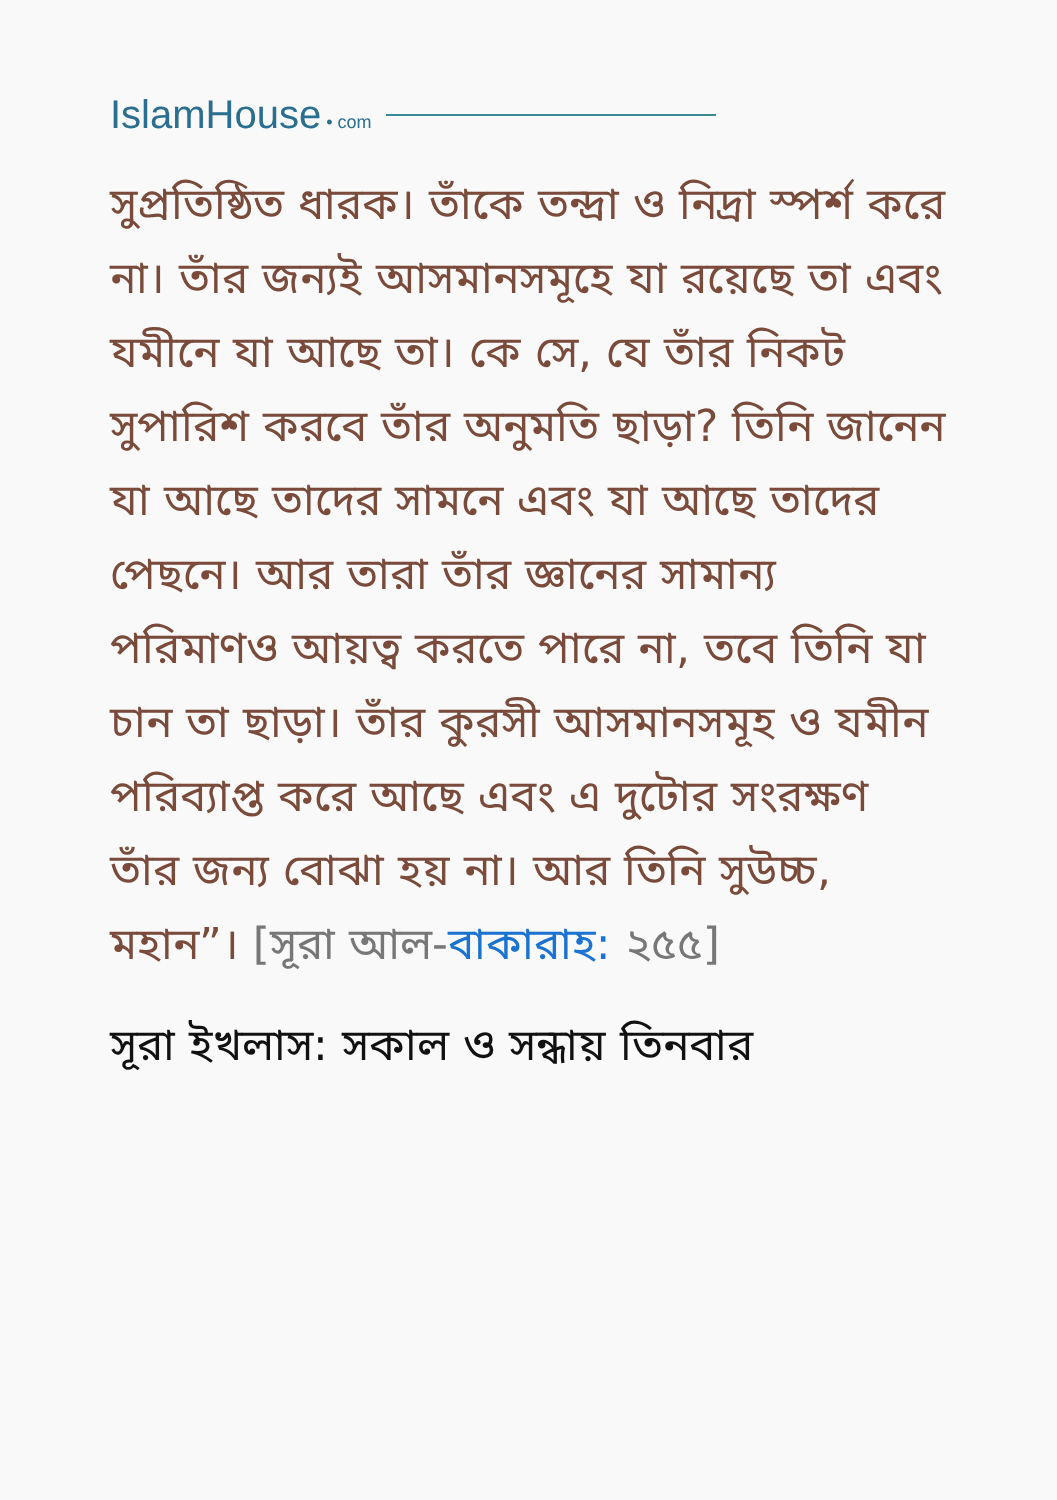IslamHouse • com
সুপ্রতিষ্ঠিত ধারক। তাঁকে তন্দ্রা ও নিদ্রা স্পর্শ করে না। তাঁর জন্যই আসমানসমূহে যা রয়েছে তা এবং যমীনে যা আছে তা। কে সে, যে তাঁর নিকট সুপারিশ করবে তাঁর অনুমতি ছাড়া? তিনি জানেন যা আছে তাদের সামনে এবং যা আছে তাদের পেছনে। আর তারা তাঁর জ্ঞানের সামান্য পরিমাণও আয়ত্ব করতে পারে না, তবে তিনি যা চান তা ছাড়া। তাঁর কুরসী আসমানসমূহ ও যমীন পরিব্যাপ্ত করে আছে এবং এ দুটোর সংরক্ষণ তাঁর জন্য বোঝা হয় না। আর তিনি সুউচ্চ, মহান”। [সূরা আল-বাকারাহ: ২৫৫]
সূরা ইখলাস: সকাল ও সন্ধায় তিনবার